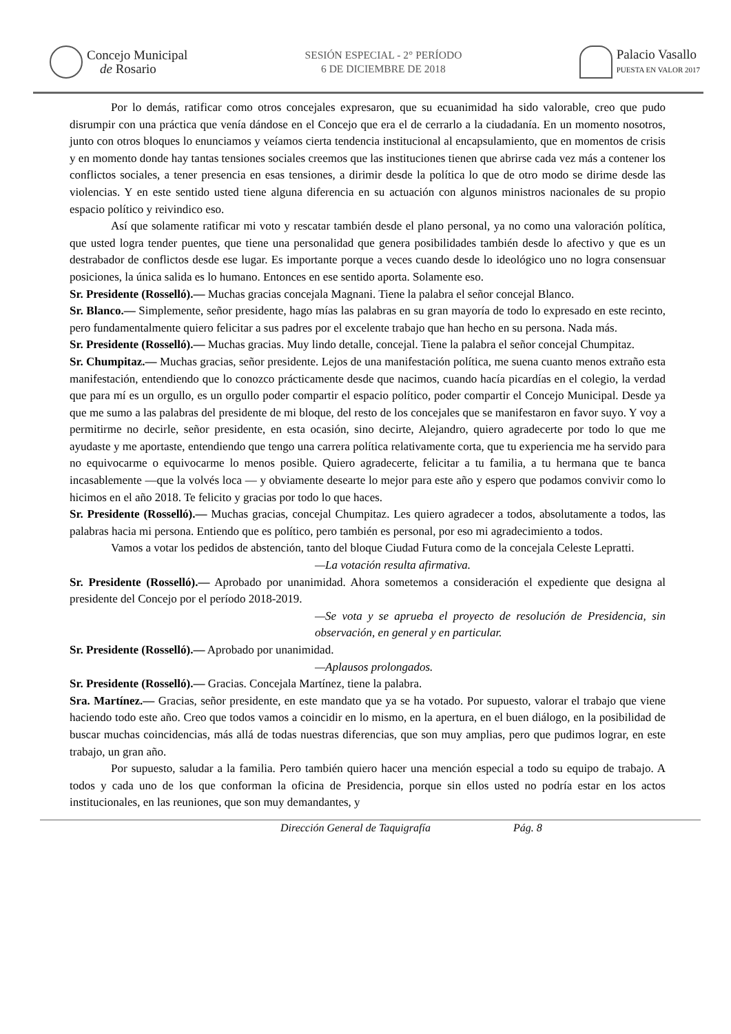Concejo Municipal
de Rosario
SESIÓN ESPECIAL - 2° PERÍODO
6 DE DICIEMBRE DE 2018
Palacio Vasallo
PUESTA EN VALOR 2017
Por lo demás, ratificar como otros concejales expresaron, que su ecuanimidad ha sido valorable, creo que pudo disrumpir con una práctica que venía dándose en el Concejo que era el de cerrarlo a la ciudadanía. En un momento nosotros, junto con otros bloques lo enunciamos y veíamos cierta tendencia institucional al encapsulamiento, que en momentos de crisis y en momento donde hay tantas tensiones sociales creemos que las instituciones tienen que abrirse cada vez más a contener los conflictos sociales, a tener presencia en esas tensiones, a dirimir desde la política lo que de otro modo se dirime desde las violencias. Y en este sentido usted tiene alguna diferencia en su actuación con algunos ministros nacionales de su propio espacio político y reivindico eso.
Así que solamente ratificar mi voto y rescatar también desde el plano personal, ya no como una valoración política, que usted logra tender puentes, que tiene una personalidad que genera posibilidades también desde lo afectivo y que es un destrabador de conflictos desde ese lugar. Es importante porque a veces cuando desde lo ideológico uno no logra consensuar posiciones, la única salida es lo humano. Entonces en ese sentido aporta. Solamente eso.
Sr. Presidente (Rosselló).— Muchas gracias concejala Magnani. Tiene la palabra el señor concejal Blanco.
Sr. Blanco.— Simplemente, señor presidente, hago mías las palabras en su gran mayoría de todo lo expresado en este recinto, pero fundamentalmente quiero felicitar a sus padres por el excelente trabajo que han hecho en su persona. Nada más.
Sr. Presidente (Rosselló).— Muchas gracias. Muy lindo detalle, concejal. Tiene la palabra el señor concejal Chumpitaz.
Sr. Chumpitaz.— Muchas gracias, señor presidente. Lejos de una manifestación política, me suena cuanto menos extraño esta manifestación, entendiendo que lo conozco prácticamente desde que nacimos, cuando hacía picardías en el colegio, la verdad que para mí es un orgullo, es un orgullo poder compartir el espacio político, poder compartir el Concejo Municipal. Desde ya que me sumo a las palabras del presidente de mi bloque, del resto de los concejales que se manifestaron en favor suyo. Y voy a permitirme no decirle, señor presidente, en esta ocasión, sino decirte, Alejandro, quiero agradecerte por todo lo que me ayudaste y me aportaste, entendiendo que tengo una carrera política relativamente corta, que tu experiencia me ha servido para no equivocarme o equivocarme lo menos posible. Quiero agradecerte, felicitar a tu familia, a tu hermana que te banca incasablemente —que la volvés loca — y obviamente desearte lo mejor para este año y espero que podamos convivir como lo hicimos en el año 2018. Te felicito y gracias por todo lo que haces.
Sr. Presidente (Rosselló).— Muchas gracias, concejal Chumpitaz. Les quiero agradecer a todos, absolutamente a todos, las palabras hacia mi persona. Entiendo que es político, pero también es personal, por eso mi agradecimiento a todos.
Vamos a votar los pedidos de abstención, tanto del bloque Ciudad Futura como de la concejala Celeste Lepratti.
—La votación resulta afirmativa.
Sr. Presidente (Rosselló).— Aprobado por unanimidad. Ahora sometemos a consideración el expediente que designa al presidente del Concejo por el período 2018-2019.
—Se vota y se aprueba el proyecto de resolución de Presidencia, sin observación, en general y en particular.
Sr. Presidente (Rosselló).— Aprobado por unanimidad.
—Aplausos prolongados.
Sr. Presidente (Rosselló).— Gracias. Concejala Martínez, tiene la palabra.
Sra. Martínez.— Gracias, señor presidente, en este mandato que ya se ha votado. Por supuesto, valorar el trabajo que viene haciendo todo este año. Creo que todos vamos a coincidir en lo mismo, en la apertura, en el buen diálogo, en la posibilidad de buscar muchas coincidencias, más allá de todas nuestras diferencias, que son muy amplias, pero que pudimos lograr, en este trabajo, un gran año.
Por supuesto, saludar a la familia. Pero también quiero hacer una mención especial a todo su equipo de trabajo. A todos y cada uno de los que conforman la oficina de Presidencia, porque sin ellos usted no podría estar en los actos institucionales, en las reuniones, que son muy demandantes, y
Dirección General de Taquigrafía Pág. 8